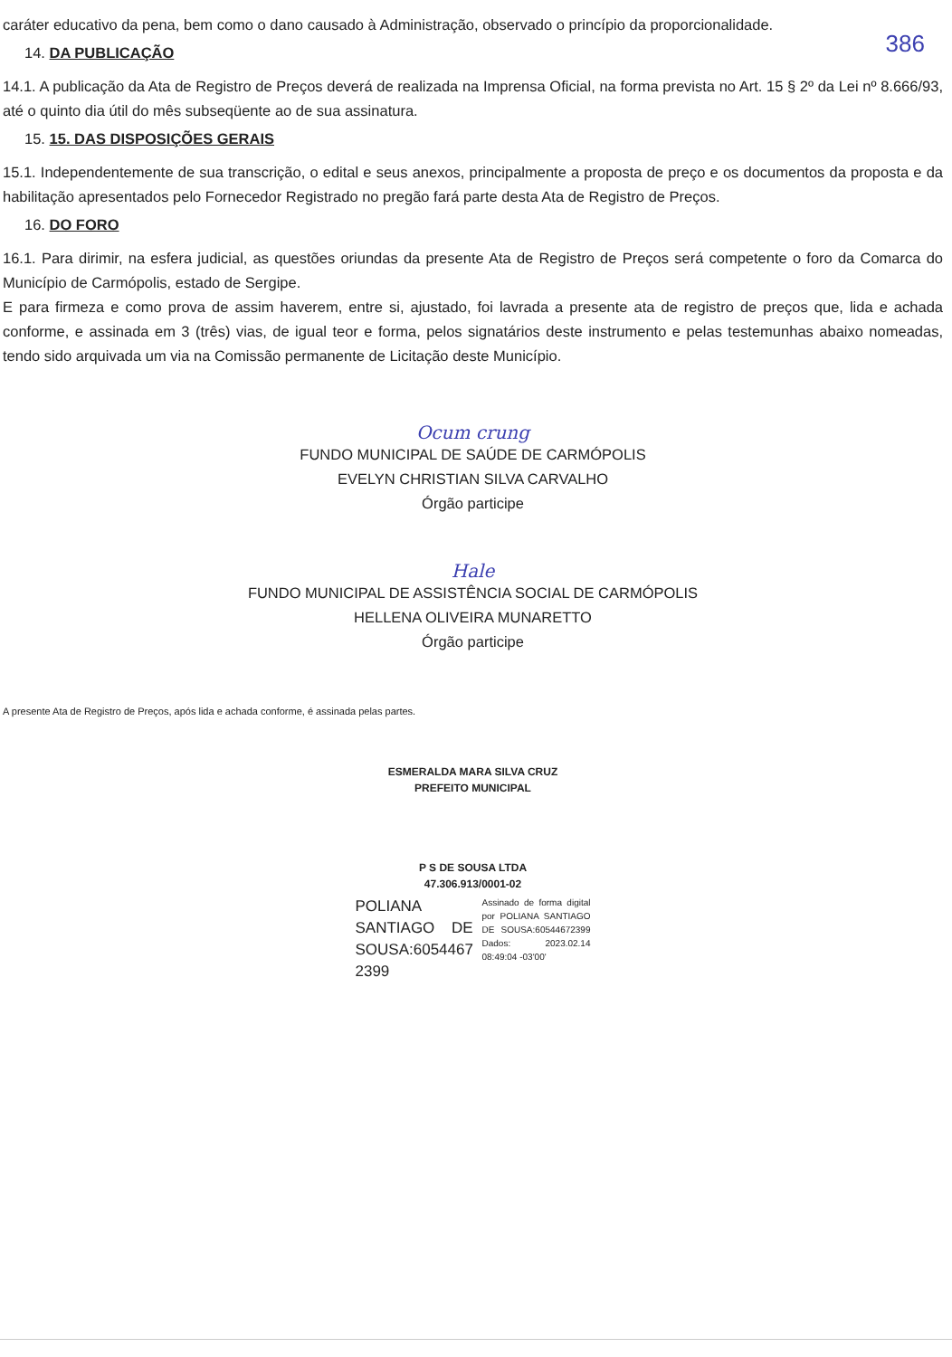386
caráter educativo da pena, bem como o dano causado à Administração, observado o princípio da proporcionalidade.
14. DA PUBLICAÇÃO
14.1. A publicação da Ata de Registro de Preços deverá de realizada na Imprensa Oficial, na forma prevista no Art. 15 § 2º da Lei nº 8.666/93, até o quinto dia útil do mês subseqüente ao de sua assinatura.
15. 15. DAS DISPOSIÇÕES GERAIS
15.1. Independentemente de sua transcrição, o edital e seus anexos, principalmente a proposta de preço e os documentos da proposta e da habilitação apresentados pelo Fornecedor Registrado no pregão fará parte desta Ata de Registro de Preços.
16. DO FORO
16.1. Para dirimir, na esfera judicial, as questões oriundas da presente Ata de Registro de Preços será competente o foro da Comarca do Município de Carmópolis, estado de Sergipe.
E para firmeza e como prova de assim haverem, entre si, ajustado, foi lavrada a presente ata de registro de preços que, lida e achada conforme, e assinada em 3 (três) vias, de igual teor e forma, pelos signatários deste instrumento e pelas testemunhas abaixo nomeadas, tendo sido arquivada um via na Comissão permanente de Licitação deste Município.
Ocum crung
FUNDO MUNICIPAL DE SAÚDE DE CARMÓPOLIS
EVELYN CHRISTIAN SILVA CARVALHO
Órgão participe
Hale
FUNDO MUNICIPAL DE ASSISTÊNCIA SOCIAL DE CARMÓPOLIS
HELLENA OLIVEIRA MUNARETTO
Órgão participe
A presente Ata de Registro de Preços, após lida e achada conforme, é assinada pelas partes.
ESMERALDA MARA SILVA CRUZ
PREFEITO MUNICIPAL
P S DE SOUSA LTDA
47.306.913/0001-02
POLIANA SANTIAGO DE SOUSA:6054467 2399
Assinado de forma digital por POLIANA SANTIAGO DE SOUSA:60544672399 Dados: 2023.02.14 08:49:04 -03'00'